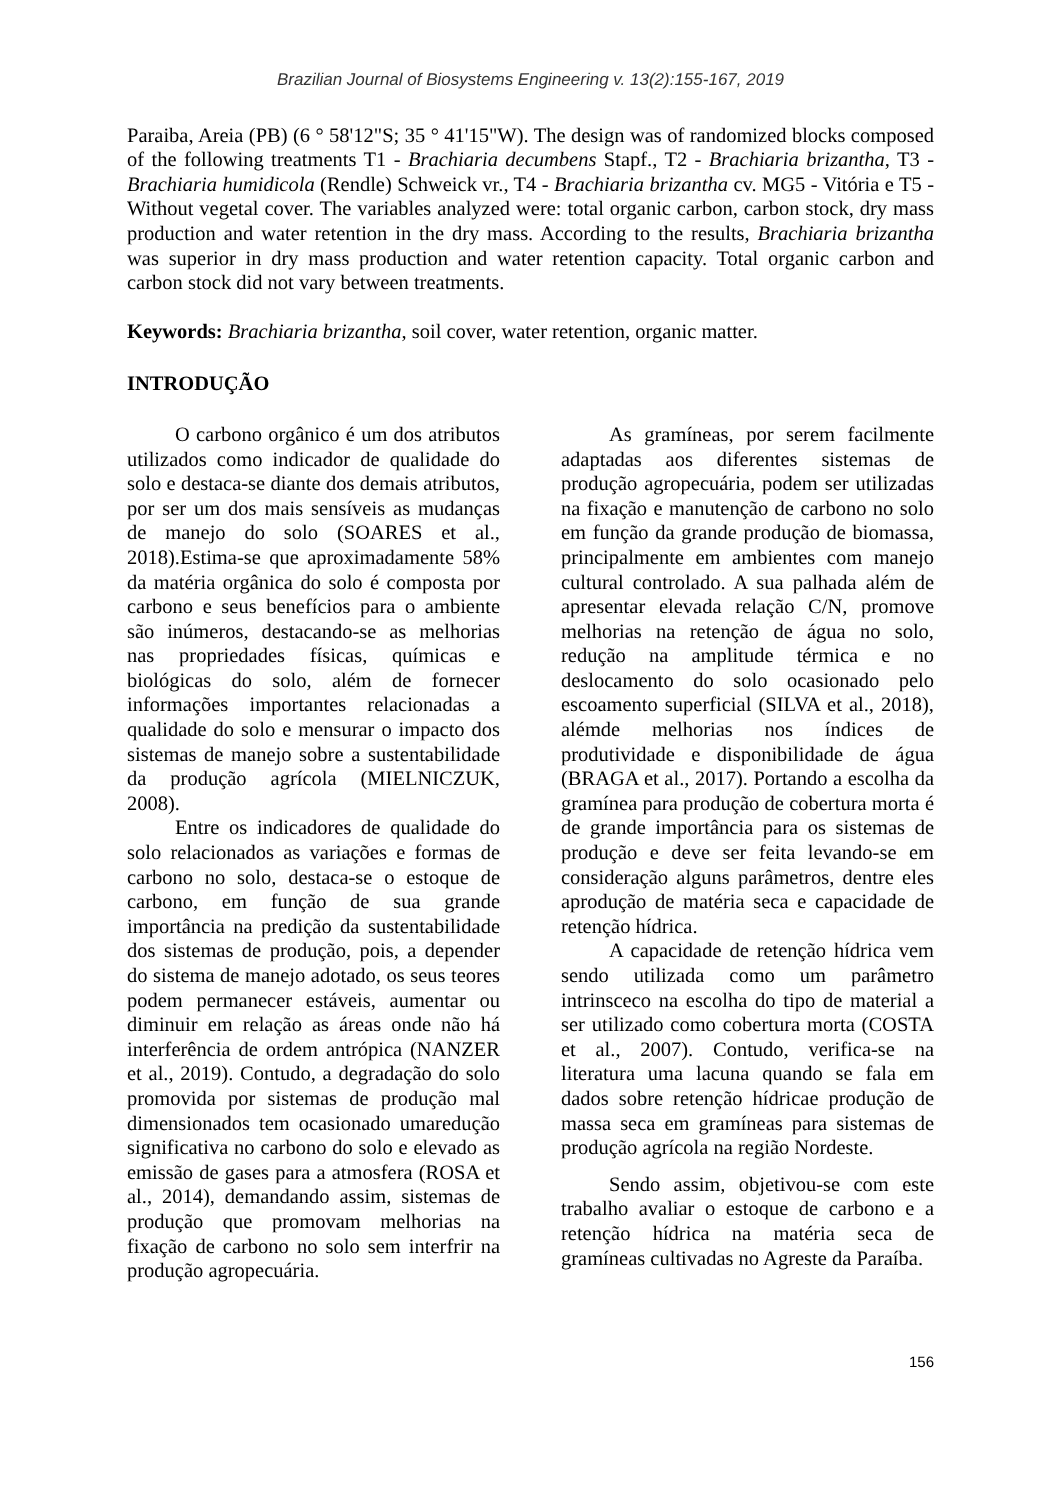Brazilian Journal of Biosystems Engineering v. 13(2):155-167, 2019
Paraiba, Areia (PB) (6 ° 58'12"S; 35 ° 41'15"W). The design was of randomized blocks composed of the following treatments T1 - Brachiaria decumbens Stapf., T2 - Brachiaria brizantha, T3 - Brachiaria humidicola (Rendle) Schweick vr., T4 - Brachiaria brizantha cv. MG5 - Vitória e T5 - Without vegetal cover. The variables analyzed were: total organic carbon, carbon stock, dry mass production and water retention in the dry mass. According to the results, Brachiaria brizantha was superior in dry mass production and water retention capacity. Total organic carbon and carbon stock did not vary between treatments.
Keywords: Brachiaria brizantha, soil cover, water retention, organic matter.
INTRODUÇÃO
O carbono orgânico é um dos atributos utilizados como indicador de qualidade do solo e destaca-se diante dos demais atributos, por ser um dos mais sensíveis as mudanças de manejo do solo (SOARES et al., 2018).Estima-se que aproximadamente 58% da matéria orgânica do solo é composta por carbono e seus benefícios para o ambiente são inúmeros, destacando-se as melhorias nas propriedades físicas, químicas e biológicas do solo, além de fornecer informações importantes relacionadas a qualidade do solo e mensurar o impacto dos sistemas de manejo sobre a sustentabilidade da produção agrícola (MIELNICZUK, 2008).
Entre os indicadores de qualidade do solo relacionados as variações e formas de carbono no solo, destaca-se o estoque de carbono, em função de sua grande importância na predição da sustentabilidade dos sistemas de produção, pois, a depender do sistema de manejo adotado, os seus teores podem permanecer estáveis, aumentar ou diminuir em relação as áreas onde não há interferência de ordem antrópica (NANZER et al., 2019). Contudo, a degradação do solo promovida por sistemas de produção mal dimensionados tem ocasionado umaredução significativa no carbono do solo e elevado as emissão de gases para a atmosfera (ROSA et al., 2014), demandando assim, sistemas de produção que promovam melhorias na fixação de carbono no solo sem interfrir na produção agropecuária.
As gramíneas, por serem facilmente adaptadas aos diferentes sistemas de produção agropecuária, podem ser utilizadas na fixação e manutenção de carbono no solo em função da grande produção de biomassa, principalmente em ambientes com manejo cultural controlado. A sua palhada além de apresentar elevada relação C/N, promove melhorias na retenção de água no solo, redução na amplitude térmica e no deslocamento do solo ocasionado pelo escoamento superficial (SILVA et al., 2018), alémde melhorias nos índices de produtividade e disponibilidade de água (BRAGA et al., 2017). Portando a escolha da gramínea para produção de cobertura morta é de grande importância para os sistemas de produção e deve ser feita levando-se em consideração alguns parâmetros, dentre eles aprodução de matéria seca e capacidade de retenção hídrica.
A capacidade de retenção hídrica vem sendo utilizada como um parâmetro intrinsceco na escolha do tipo de material a ser utilizado como cobertura morta (COSTA et al., 2007). Contudo, verifica-se na literatura uma lacuna quando se fala em dados sobre retenção hídricae produção de massa seca em gramíneas para sistemas de produção agrícola na região Nordeste.
Sendo assim, objetivou-se com este trabalho avaliar o estoque de carbono e a retenção hídrica na matéria seca de gramíneas cultivadas no Agreste da Paraíba.
156